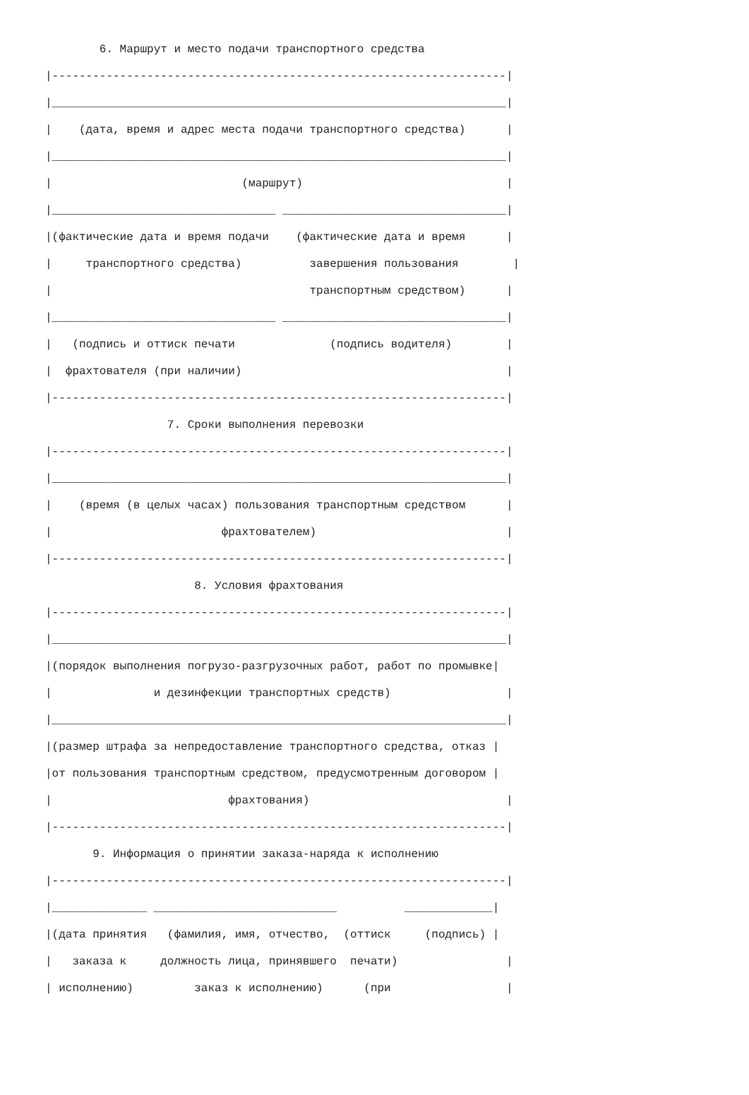6. Маршрут и место подачи транспортного средства
|-------------------------------------------------------------------|
|___________________________________________________________________|
|    (дата, время и адрес места подачи транспортного средства)      |
|___________________________________________________________________|
|                            (маршрут)                              |
|_________________________________ _________________________________|
|(фактические дата и время подачи    (фактические дата и время      |
|     транспортного средства)          завершения пользования        |
|                                      транспортным средством)      |
|_________________________________ _________________________________|
|   (подпись и оттиск печати              (подпись водителя)        |
|  фрахтователя (при наличии)                                       |
|-------------------------------------------------------------------|
                  7. Сроки выполнения перевозки
|-------------------------------------------------------------------|
|___________________________________________________________________|
|    (время (в целых часах) пользования транспортным средством      |
|                         фрахтователем)                            |
|-------------------------------------------------------------------|
                      8. Условия фрахтования
|-------------------------------------------------------------------|
|___________________________________________________________________|
|(порядок выполнения погрузо-разгрузочных работ, работ по промывке|
|               и дезинфекции транспортных средств)                 |
|___________________________________________________________________|
|(размер штрафа за непредоставление транспортного средства, отказ |
|от пользования транспортным средством, предусмотренным договором |
|                          фрахтования)                             |
|-------------------------------------------------------------------|
       9. Информация о принятии заказа-наряда к исполнению
|-------------------------------------------------------------------|
|______________ ___________________________          _____________|
|(дата принятия   (фамилия, имя, отчество,  (оттиск     (подпись) |
|   заказа к     должность лица, принявшего  печати)                |
| исполнению)         заказ к исполнению)      (при                 |